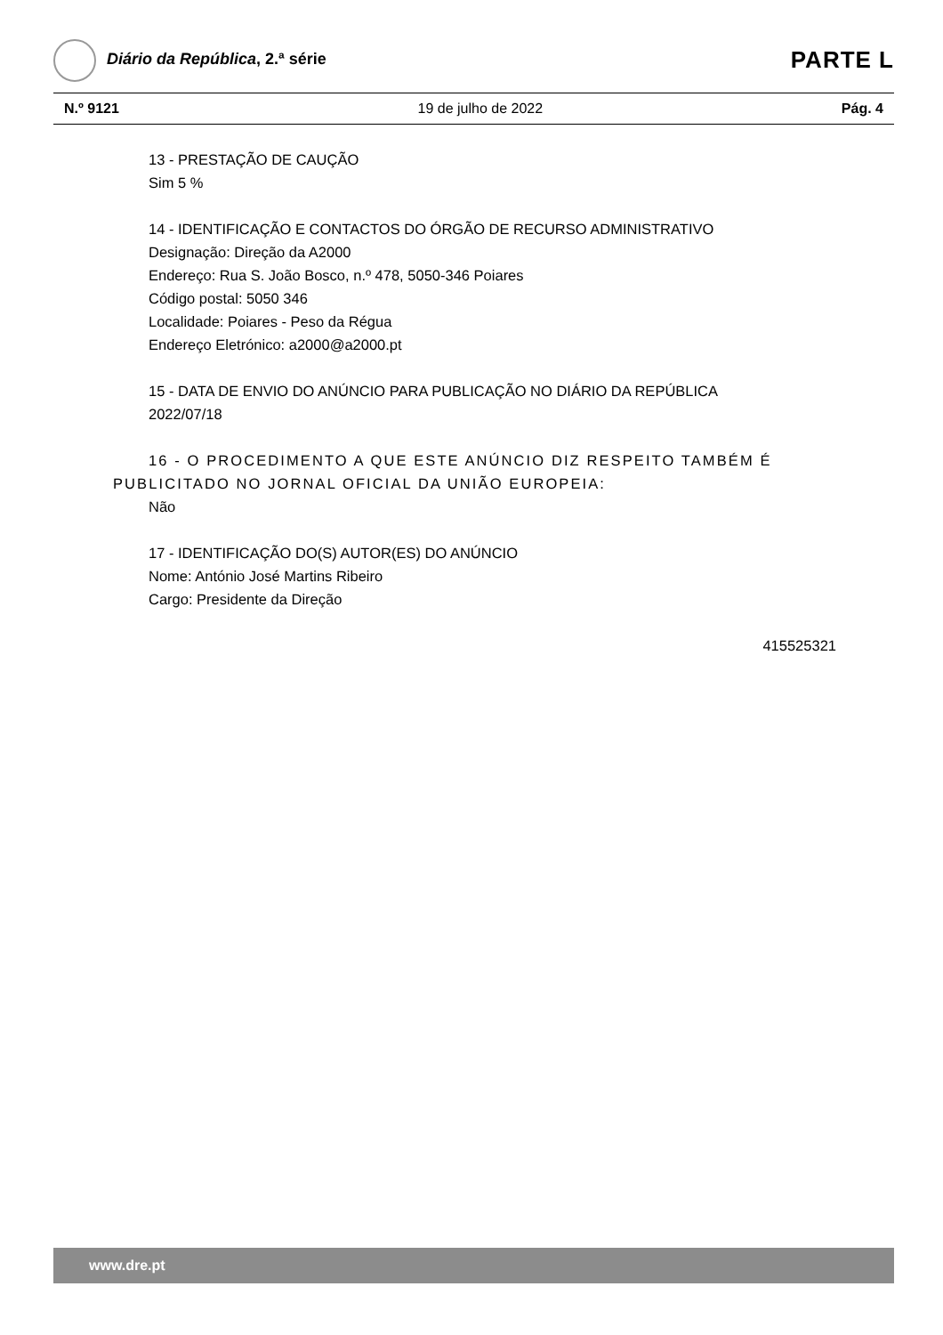Diário da República, 2.ª série
PARTE L
N.º 9121 19 de julho de 2022 Pág. 4
13 - PRESTAÇÃO DE CAUÇÃO
Sim 5 %
14 - IDENTIFICAÇÃO E CONTACTOS DO ÓRGÃO DE RECURSO ADMINISTRATIVO
Designação: Direção da A2000
Endereço: Rua S. João Bosco, n.º 478, 5050-346 Poiares
Código postal: 5050 346
Localidade: Poiares - Peso da Régua
Endereço Eletrónico: a2000@a2000.pt
15 - DATA DE ENVIO DO ANÚNCIO PARA PUBLICAÇÃO NO DIÁRIO DA REPÚBLICA
2022/07/18
16 - O PROCEDIMENTO A QUE ESTE ANÚNCIO DIZ RESPEITO TAMBÉM É PUBLICITADO NO JORNAL OFICIAL DA UNIÃO EUROPEIA:
Não
17 - IDENTIFICAÇÃO DO(S) AUTOR(ES) DO ANÚNCIO
Nome: António José Martins Ribeiro
Cargo: Presidente da Direção
415525321
www.dre.pt